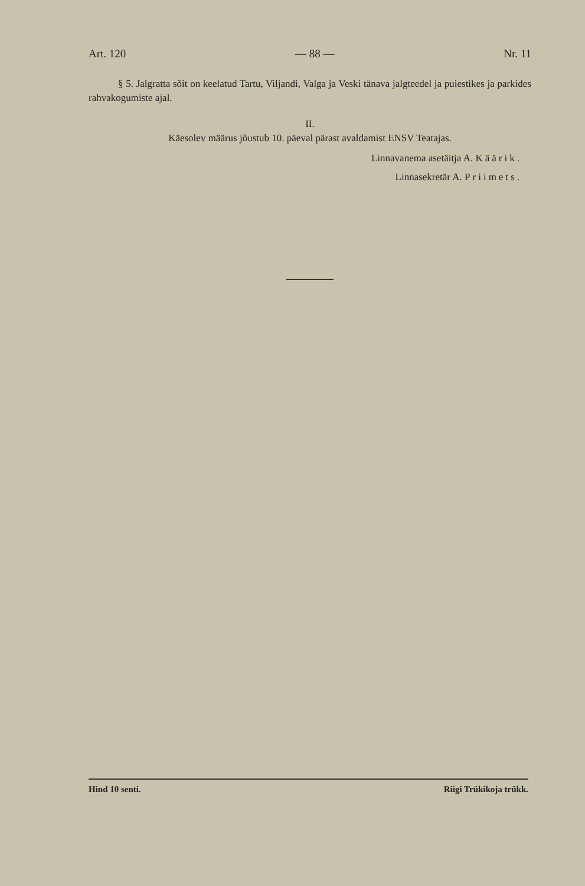Art. 120 — 88 — Nr. 11
§ 5. Jalgratta sõit on keelatud Tartu, Viljandi, Valga ja Veski tänava jalgteedel ja puiestikes ja parkides rahvakogumiste ajal.
II.
Käesolev määrus jõustub 10. päeval pärast avaldamist ENSV Teatajas.
Linnavanema asetäitja A. Käärik.
Linnasekretär A. Priimets.
Hind 10 senti. Riigi Trükikoja trükk.